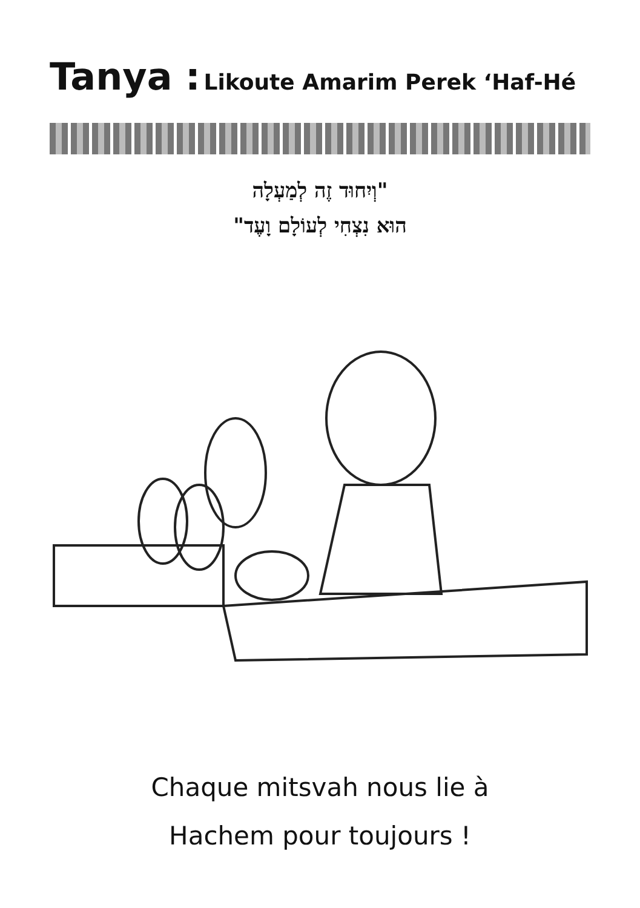Tanya : Likoute Amarim Perek ‘Haf-Hé
"וְיִחוּד זֶה לְמַעְלָה
הוּא נִצְחִי לְעוֹלָם וָעֶד"
Chaque mitsvah nous lie à
Hachem pour toujours !